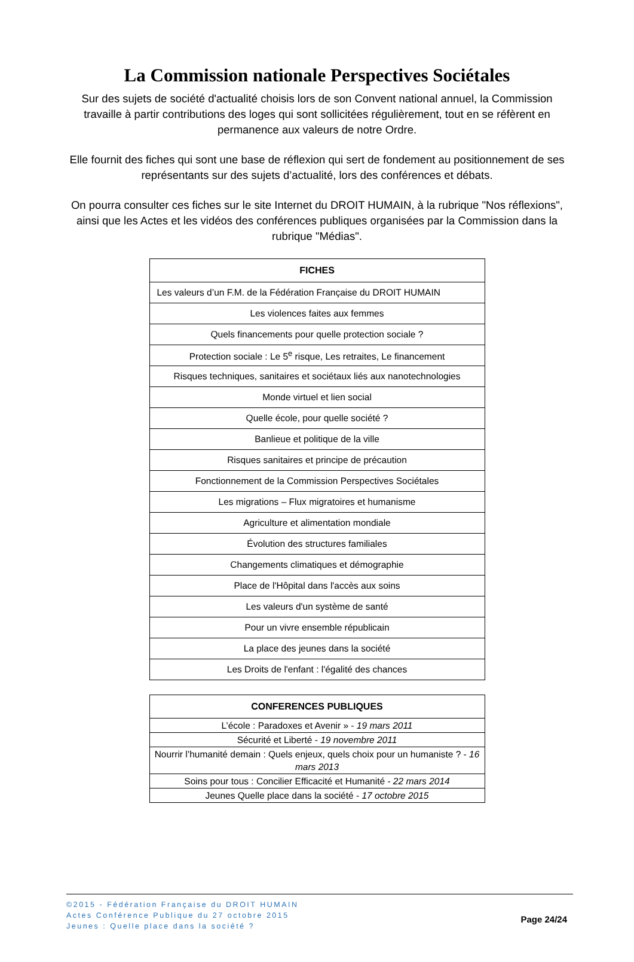La Commission nationale Perspectives Sociétales
Sur des sujets de société d'actualité choisis lors de son Convent national annuel, la Commission travaille à partir contributions des loges qui sont sollicitées régulièrement, tout en se réfèrent en permanence aux valeurs de notre Ordre.
Elle fournit des fiches qui sont une base de réflexion qui sert de fondement au positionnement de ses représentants sur des sujets d’actualité, lors des conférences et débats.
On pourra consulter ces fiches sur le site Internet du DROIT HUMAIN, à la rubrique "Nos réflexions", ainsi que les Actes et les vidéos des conférences publiques organisées par la Commission dans la rubrique "Médias".
| FICHES |
| --- |
| Les valeurs d’un F.M. de la Fédération Française du DROIT HUMAIN |
| Les violences faites aux femmes |
| Quels financements pour quelle protection sociale ? |
| Protection sociale : Le 5<sup>e</sup> risque, Les retraites, Le financement |
| Risques techniques, sanitaires et sociétaux liés aux nanotechnologies |
| Monde virtuel et lien social |
| Quelle école, pour quelle société ? |
| Banlieue et politique de la ville |
| Risques sanitaires et principe de précaution |
| Fonctionnement de la Commission Perspectives Sociétales |
| Les migrations – Flux migratoires et humanisme |
| Agriculture et alimentation mondiale |
| Évolution des structures familiales |
| Changements climatiques et démographie |
| Place de l'Hôpital dans l'accès aux soins |
| Les valeurs d'un système de santé |
| Pour un vivre ensemble républicain |
| La place des jeunes dans la société |
| Les Droits de l'enfant : l'égalité des chances |
| CONFERENCES PUBLIQUES |
| --- |
| L’école : Paradoxes et Avenir » - 19 mars 2011 |
| Sécurité et Liberté - 19 novembre 2011 |
| Nourrir l’humanité demain : Quels enjeux, quels choix pour un humaniste ? - 16 mars 2013 |
| Soins pour tous : Concilier Efficacité et Humanité - 22 mars 2014 |
| Jeunes Quelle place dans la société - 17 octobre 2015 |
©2015 - Fédération Française du DROIT HUMAIN
Actes Conférence Publique du 27 octobre 2015
Jeunes : Quelle place dans la société ?
Page 24/24